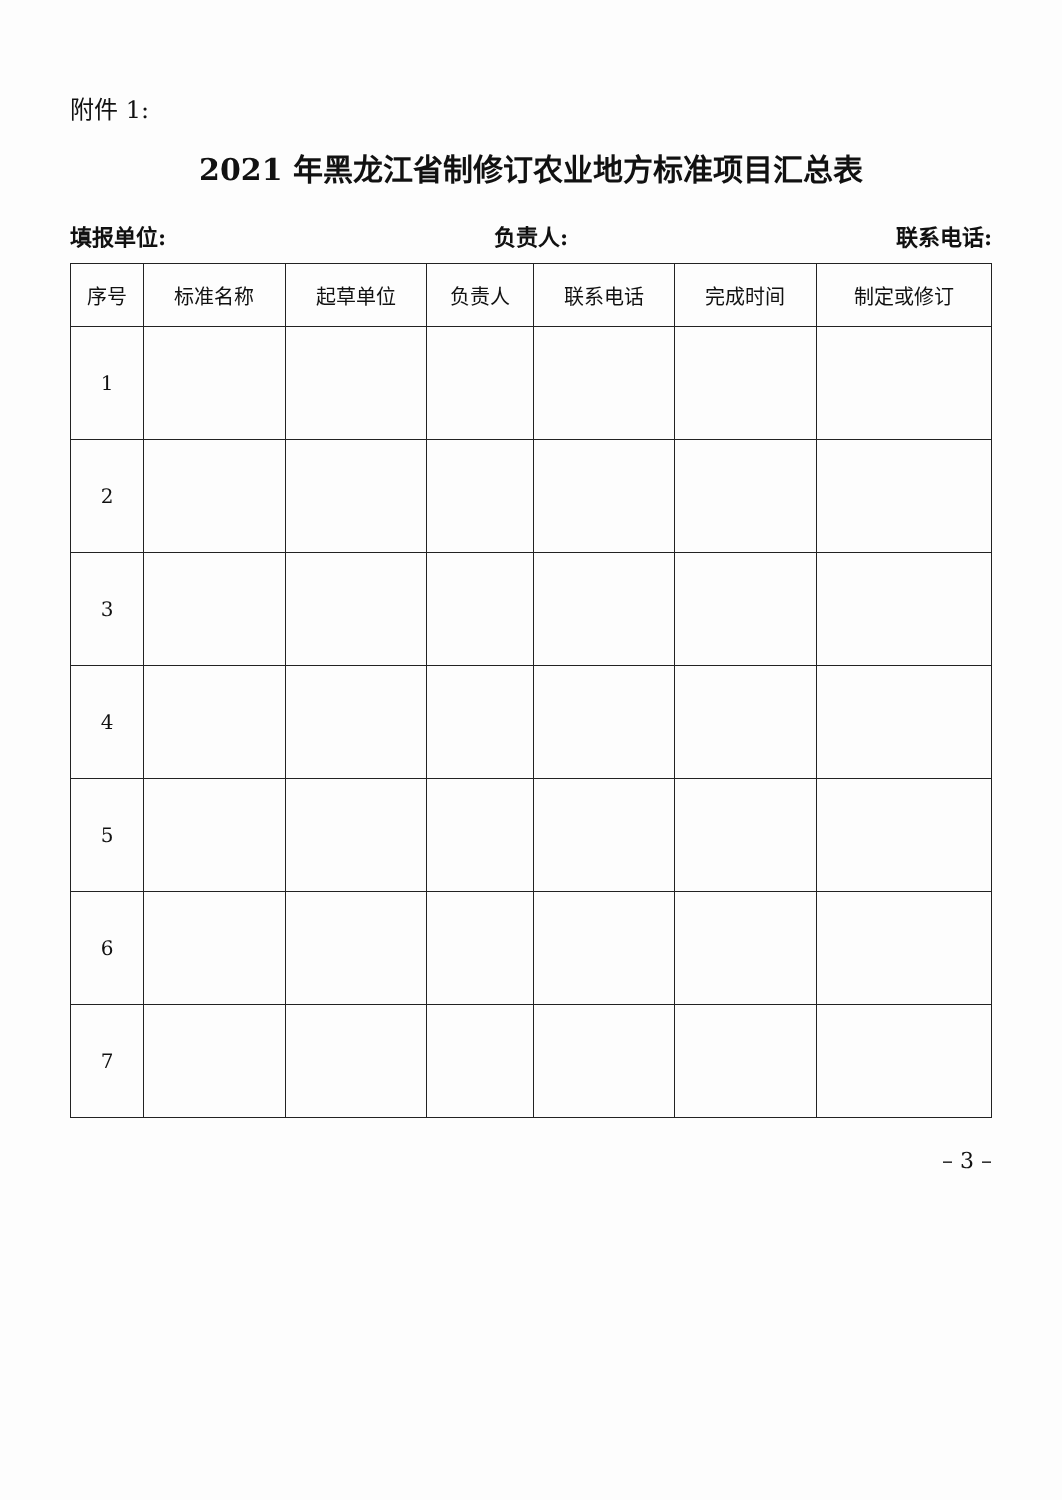附件 1:
2021 年黑龙江省制修订农业地方标准项目汇总表
填报单位: 负责人: 联系电话:
| 序号 | 标准名称 | 起草单位 | 负责人 | 联系电话 | 完成时间 | 制定或修订 |
| --- | --- | --- | --- | --- | --- | --- |
| 1 | | | | | | |
| 2 | | | | | | |
| 3 | | | | | | |
| 4 | | | | | | |
| 5 | | | | | | |
| 6 | | | | | | |
| 7 | | | | | | |
– 3 –